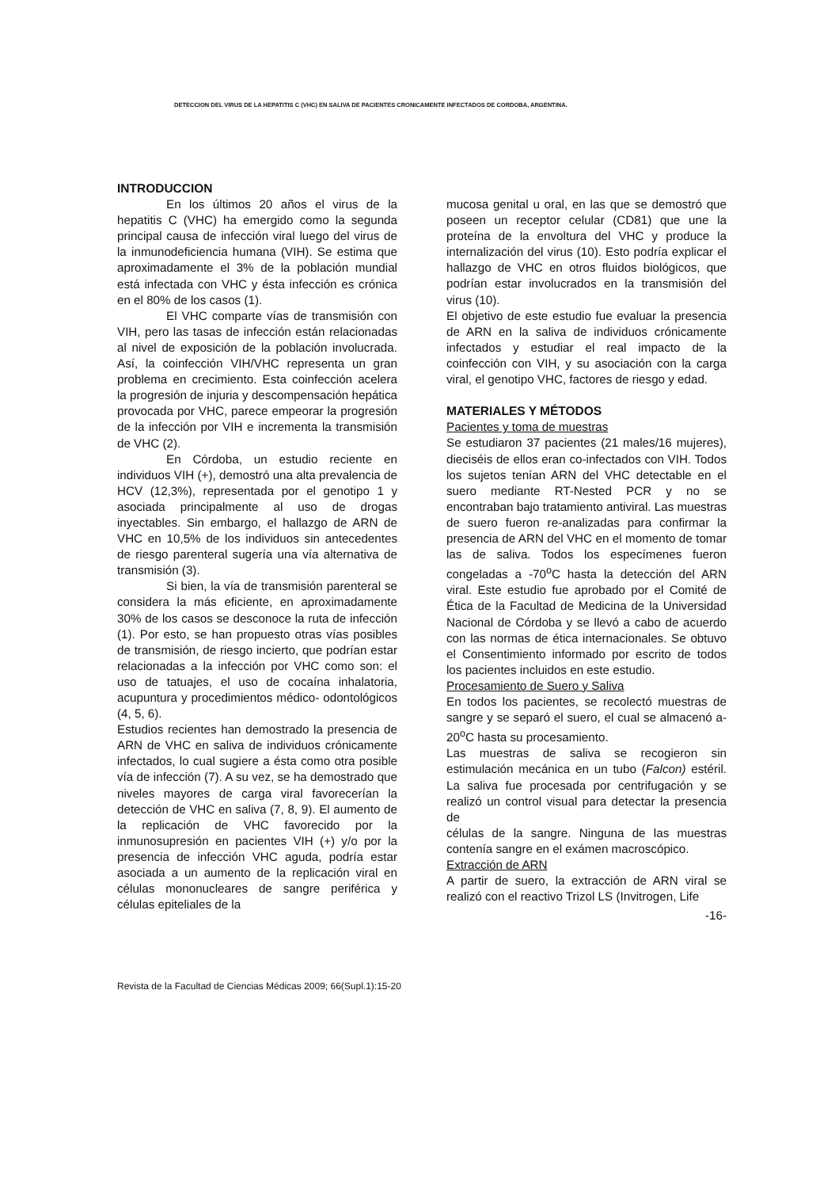DETECCION DEL VIRUS DE LA HEPATITIS C (VHC) EN SALIVA DE PACIENTES CRONICAMENTE INFECTADOS DE CORDOBA, ARGENTINA.
INTRODUCCION
En los últimos 20 años el virus de la hepatitis C (VHC) ha emergido como la segunda principal causa de infección viral luego del virus de la inmunodeficiencia humana (VIH). Se estima que aproximadamente el 3% de la población mundial está infectada con VHC y ésta infección es crónica en el 80% de los casos (1).
El VHC comparte vías de transmisión con VIH, pero las tasas de infección están relacionadas al nivel de exposición de la población involucrada. Así, la coinfección VIH/VHC representa un gran problema en crecimiento. Esta coinfección acelera la progresión de injuria y descompensación hepática provocada por VHC, parece empeorar la progresión de la infección por VIH e incrementa la transmisión de VHC (2).
En Córdoba, un estudio reciente en individuos VIH (+), demostró una alta prevalencia de HCV (12,3%), representada por el genotipo 1 y asociada principalmente al uso de drogas inyectables. Sin embargo, el hallazgo de ARN de VHC en 10,5% de los individuos sin antecedentes de riesgo parenteral sugería una vía alternativa de transmisión (3).
Si bien, la vía de transmisión parenteral se considera la más eficiente, en aproximadamente 30% de los casos se desconoce la ruta de infección (1). Por esto, se han propuesto otras vías posibles de transmisión, de riesgo incierto, que podrían estar relacionadas a la infección por VHC como son: el uso de tatuajes, el uso de cocaína inhalatoria, acupuntura y procedimientos médico- odontológicos (4, 5, 6).
Estudios recientes han demostrado la presencia de ARN de VHC en saliva de individuos crónicamente infectados, lo cual sugiere a ésta como otra posible vía de infección (7). A su vez, se ha demostrado que niveles mayores de carga viral favorecerían la detección de VHC en saliva (7, 8, 9). El aumento de la replicación de VHC favorecido por la inmunosupresión en pacientes VIH (+) y/o por la presencia de infección VHC aguda, podría estar asociada a un aumento de la replicación viral en células mononucleares de sangre periférica y células epiteliales de la
mucosa genital u oral, en las que se demostró que poseen un receptor celular (CD81) que une la proteína de la envoltura del VHC y produce la internalización del virus (10). Esto podría explicar el hallazgo de VHC en otros fluidos biológicos, que podrían estar involucrados en la transmisión del virus (10).
El objetivo de este estudio fue evaluar la presencia de ARN en la saliva de individuos crónicamente infectados y estudiar el real impacto de la coinfección con VIH, y su asociación con la carga viral, el genotipo VHC, factores de riesgo y edad.
MATERIALES Y MÉTODOS
Pacientes y toma de muestras
Se estudiaron 37 pacientes (21 males/16 mujeres), dieciséis de ellos eran co-infectados con VIH. Todos los sujetos tenían ARN del VHC detectable en el suero mediante RT-Nested PCR y no se encontraban bajo tratamiento antiviral. Las muestras de suero fueron re-analizadas para confirmar la presencia de ARN del VHC en el momento de tomar las de saliva. Todos los especímenes fueron congeladas a -70<sup>o</sup>C hasta la detección del ARN viral. Este estudio fue aprobado por el Comité de Ética de la Facultad de Medicina de la Universidad Nacional de Córdoba y se llevó a cabo de acuerdo con las normas de ética internacionales. Se obtuvo el Consentimiento informado por escrito de todos los pacientes incluidos en este estudio.
Procesamiento de Suero y Saliva
En todos los pacientes, se recolectó muestras de sangre y se separó el suero, el cual se almacenó a-20<sup>o</sup>C hasta su procesamiento.
Las muestras de saliva se recogieron sin estimulación mecánica en un tubo (Falcon) estéril. La saliva fue procesada por centrifugación y se realizó un control visual para detectar la presencia de
células de la sangre. Ninguna de las muestras contenía sangre en el exámen macroscópico.
Extracción de ARN
A partir de suero, la extracción de ARN viral se realizó con el reactivo Trizol LS (Invitrogen, Life
-16-
Revista de la Facultad de Ciencias Médicas 2009; 66(Supl.1):15-20